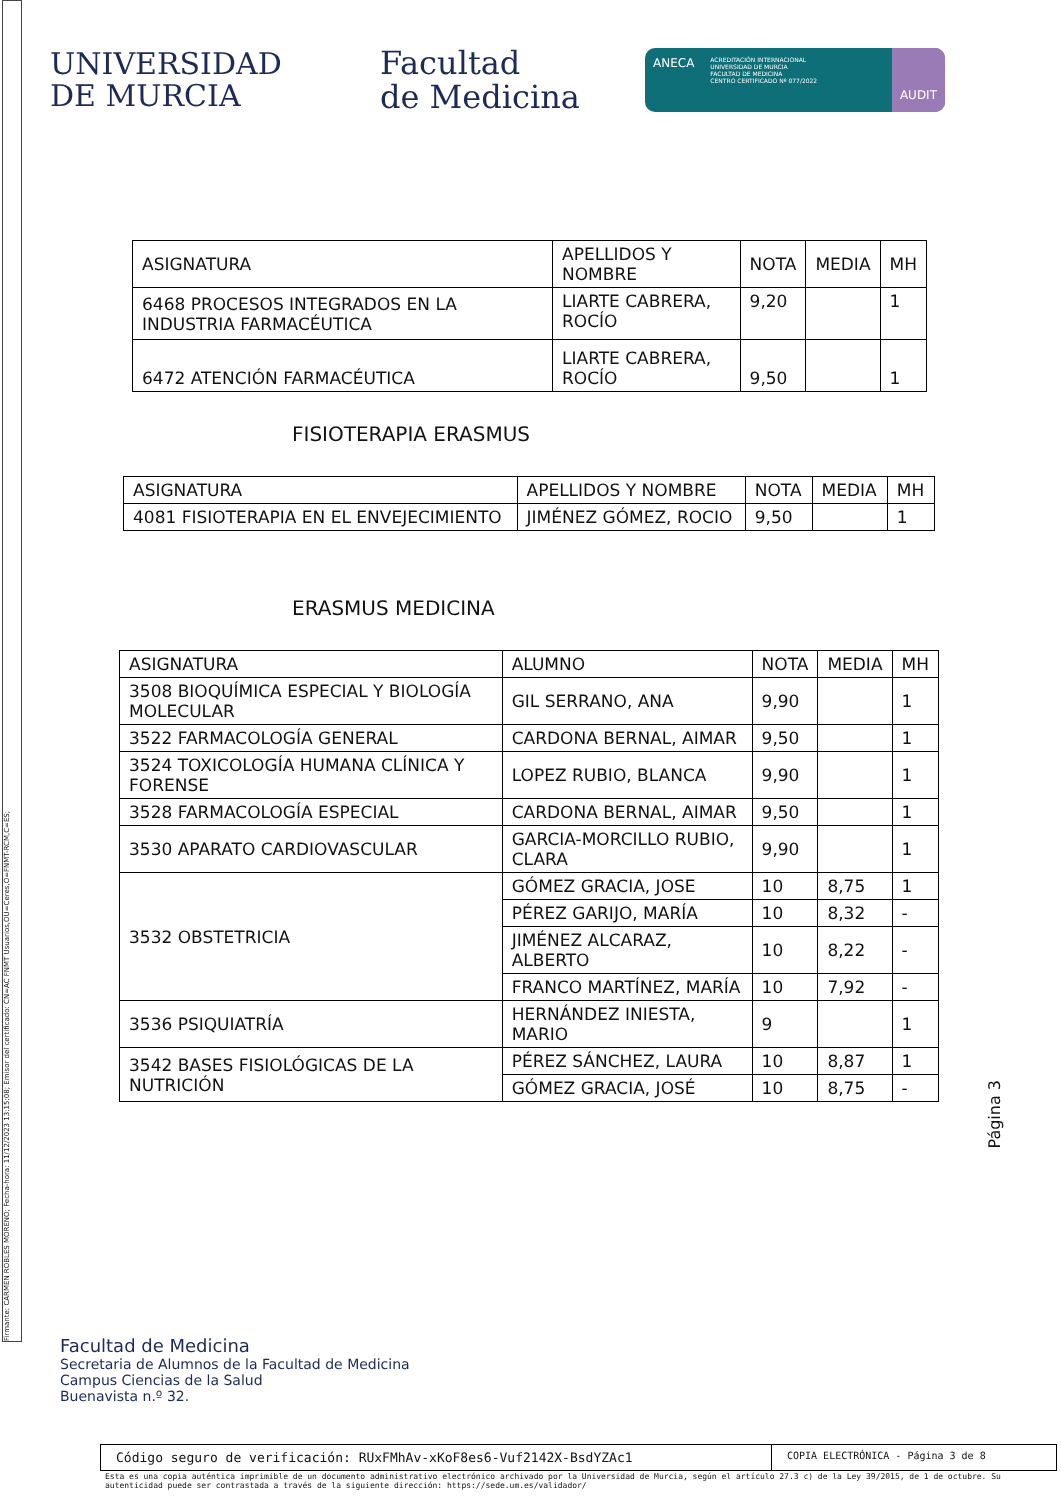Firmante: CARMEN ROBLES MORENO; Fecha-hora: 11/12/2023 13:15:08; Emisor del certificado: CN=AC FNMT Usuarios,OU=Ceres,O=FNMT-RCM,C=ES;
UNIVERSIDAD
DE MURCIA
Facultad
de Medicina
ANECA
ACREDITACIÓN INTERNACIONAL
UNIVERSIDAD DE MURCIA
FACULTAD DE MEDICINA
CENTRO CERTIFICADO Nº 077/2022
AUDIT
| ASIGNATURA | APELLIDOS Y NOMBRE | NOTA | MEDIA | MH |
| --- | --- | --- | --- | --- |
| 6468 PROCESOS INTEGRADOS EN LA INDUSTRIA FARMACÉUTICA | LIARTE CABRERA, ROCÍO | 9,20 | | 1 |
| 6472 ATENCIÓN FARMACÉUTICA | LIARTE CABRERA, ROCÍO | 9,50 | | 1 |
FISIOTERAPIA ERASMUS
| ASIGNATURA | APELLIDOS Y NOMBRE | NOTA | MEDIA | MH |
| --- | --- | --- | --- | --- |
| 4081 FISIOTERAPIA EN EL ENVEJECIMIENTO | JIMÉNEZ GÓMEZ, ROCIO | 9,50 | | 1 |
ERASMUS MEDICINA
| ASIGNATURA | ALUMNO | NOTA | MEDIA | MH |
| --- | --- | --- | --- | --- |
| 3508 BIOQUÍMICA ESPECIAL Y BIOLOGÍA MOLECULAR | GIL SERRANO, ANA | 9,90 | | 1 |
| 3522 FARMACOLOGÍA GENERAL | CARDONA BERNAL, AIMAR | 9,50 | | 1 |
| 3524 TOXICOLOGÍA HUMANA CLÍNICA Y FORENSE | LOPEZ RUBIO, BLANCA | 9,90 | | 1 |
| 3528 FARMACOLOGÍA ESPECIAL | CARDONA BERNAL, AIMAR | 9,50 | | 1 |
| 3530 APARATO CARDIOVASCULAR | GARCIA-MORCILLO RUBIO, CLARA | 9,90 | | 1 |
| 3532 OBSTETRICIA | GÓMEZ GRACIA, JOSE | 10 | 8,75 | 1 |
| | PÉREZ GARIJO, MARÍA | 10 | 8,32 | - |
| | JIMÉNEZ ALCARAZ, ALBERTO | 10 | 8,22 | - |
| | FRANCO MARTÍNEZ, MARÍA | 10 | 7,92 | - |
| 3536 PSIQUIATRÍA | HERNÁNDEZ INIESTA, MARIO | 9 | | 1 |
| 3542 BASES FISIOLÓGICAS DE LA NUTRICIÓN | PÉREZ SÁNCHEZ, LAURA | 10 | 8,87 | 1 |
| | GÓMEZ GRACIA, JOSÉ | 10 | 8,75 | - |
Página 3
Facultad de Medicina
Secretaria de Alumnos de la Facultad de Medicina
Campus Ciencias de la Salud
Buenavista n.º 32.
Código seguro de verificación: RUxFMhAv-xKoF8es6-Vuf2142X-BsdYZAc1
COPIA ELECTRÓNICA - Página 3 de 8
Esta es una copia auténtica imprimible de un documento administrativo electrónico archivado por la Universidad de Murcia, según el artículo 27.3 c) de la Ley 39/2015, de 1 de octubre. Su autenticidad puede ser contrastada a través de la siguiente dirección: https://sede.um.es/validador/